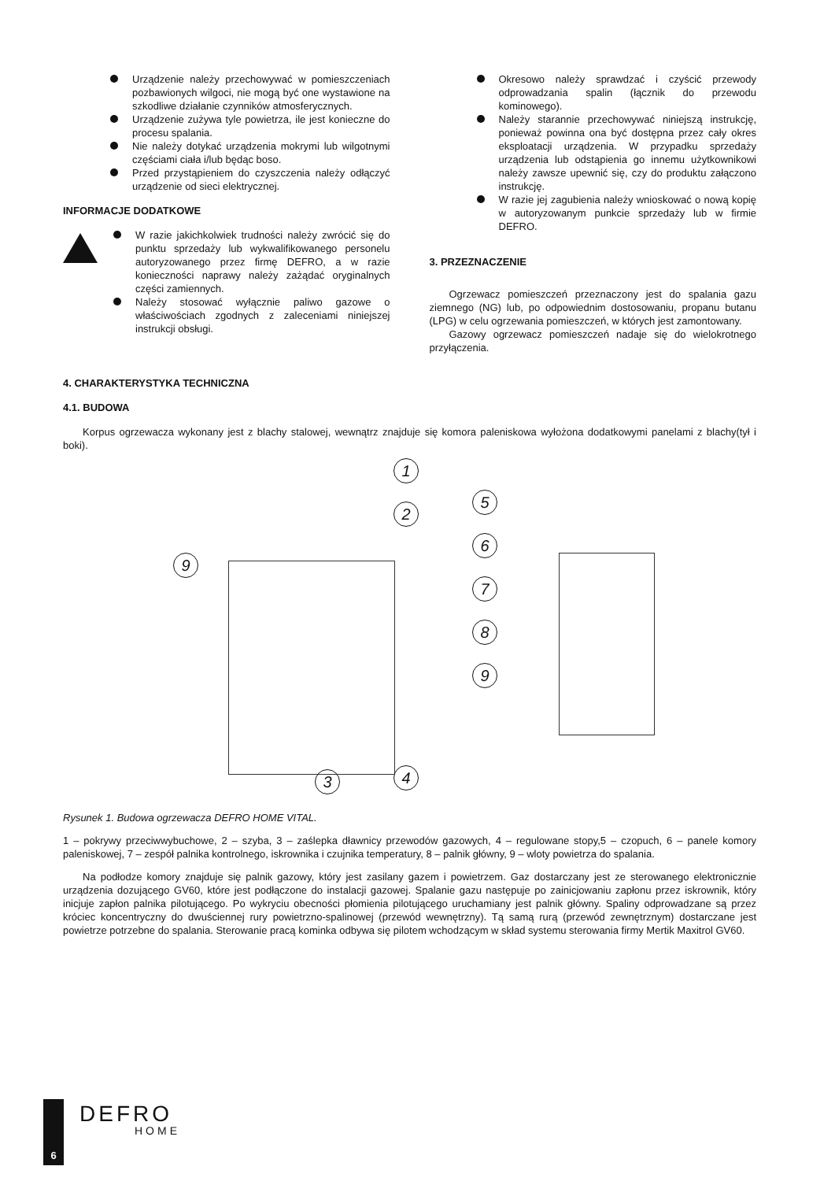Urządzenie należy przechowywać w pomieszczeniach pozbawionych wilgoci, nie mogą być one wystawione na szkodliwe działanie czynników atmosferycznych.
Urządzenie zużywa tyle powietrza, ile jest konieczne do procesu spalania.
Nie należy dotykać urządzenia mokrymi lub wilgotnymi częściami ciała i/lub będąc boso.
Przed przystąpieniem do czyszczenia należy odłączyć urządzenie od sieci elektrycznej.
INFORMACJE DODATKOWE
W razie jakichkolwiek trudności należy zwrócić się do punktu sprzedaży lub wykwalifikowanego personelu autoryzowanego przez firmę DEFRO, a w razie konieczności naprawy należy zażądać oryginalnych części zamiennych.
Należy stosować wyłącznie paliwo gazowe o właściwościach zgodnych z zaleceniami niniejszej instrukcji obsługi.
Okresowo należy sprawdzać i czyścić przewody odprowadzania spalin (łącznik do przewodu kominowego).
Należy starannie przechowywać niniejszą instrukcję, ponieważ powinna ona być dostępna przez cały okres eksploatacji urządzenia. W przypadku sprzedaży urządzenia lub odstąpienia go innemu użytkownikowi należy zawsze upewnić się, czy do produktu załączono instrukcję.
W razie jej zagubienia należy wnioskować o nową kopię w autoryzowanym punkcie sprzedaży lub w firmie DEFRO.
3. PRZEZNACZENIE
Ogrzewacz pomieszczeń przeznaczony jest do spalania gazu ziemnego (NG) lub, po odpowiednim dostosowaniu, propanu butanu (LPG) w celu ogrzewania pomieszczeń, w których jest zamontowany.
Gazowy ogrzewacz pomieszczeń nadaje się do wielokrotnego przyłączenia.
4. CHARAKTERYSTYKA TECHNICZNA
4.1. BUDOWA
Korpus ogrzewacza wykonany jest z blachy stalowej, wewnątrz znajduje się komora paleniskowa wyłożona dodatkowymi panelami z blachy(tył i boki).
1
2
3 4
5
6
7
8
9
9
Rysunek 1. Budowa ogrzewacza DEFRO HOME VITAL.
1 – pokrywy przeciwwybuchowe, 2 – szyba, 3 – zaślepka dławnicy przewodów gazowych, 4 – regulowane stopy,5 – czopuch, 6 – panele komory paleniskowej, 7 – zespół palnika kontrolnego, iskrownika i czujnika temperatury, 8 – palnik główny, 9 – wloty powietrza do spalania.
Na podłodze komory znajduje się palnik gazowy, który jest zasilany gazem i powietrzem. Gaz dostarczany jest ze sterowanego elektronicznie urządzenia dozującego GV60, które jest podłączone do instalacji gazowej. Spalanie gazu następuje po zainicjowaniu zapłonu przez iskrownik, który inicjuje zapłon palnika pilotującego. Po wykryciu obecności płomienia pilotującego uruchamiany jest palnik główny. Spaliny odprowadzane są przez króciec koncentryczny do dwuściennej rury powietrzno-spalinowej (przewód wewnętrzny). Tą samą rurą (przewód zewnętrznym) dostarczane jest powietrze potrzebne do spalania. Sterowanie pracą kominka odbywa się pilotem wchodzącym w skład systemu sterowania firmy Mertik Maxitrol GV60.
6
DEFRO
HOME